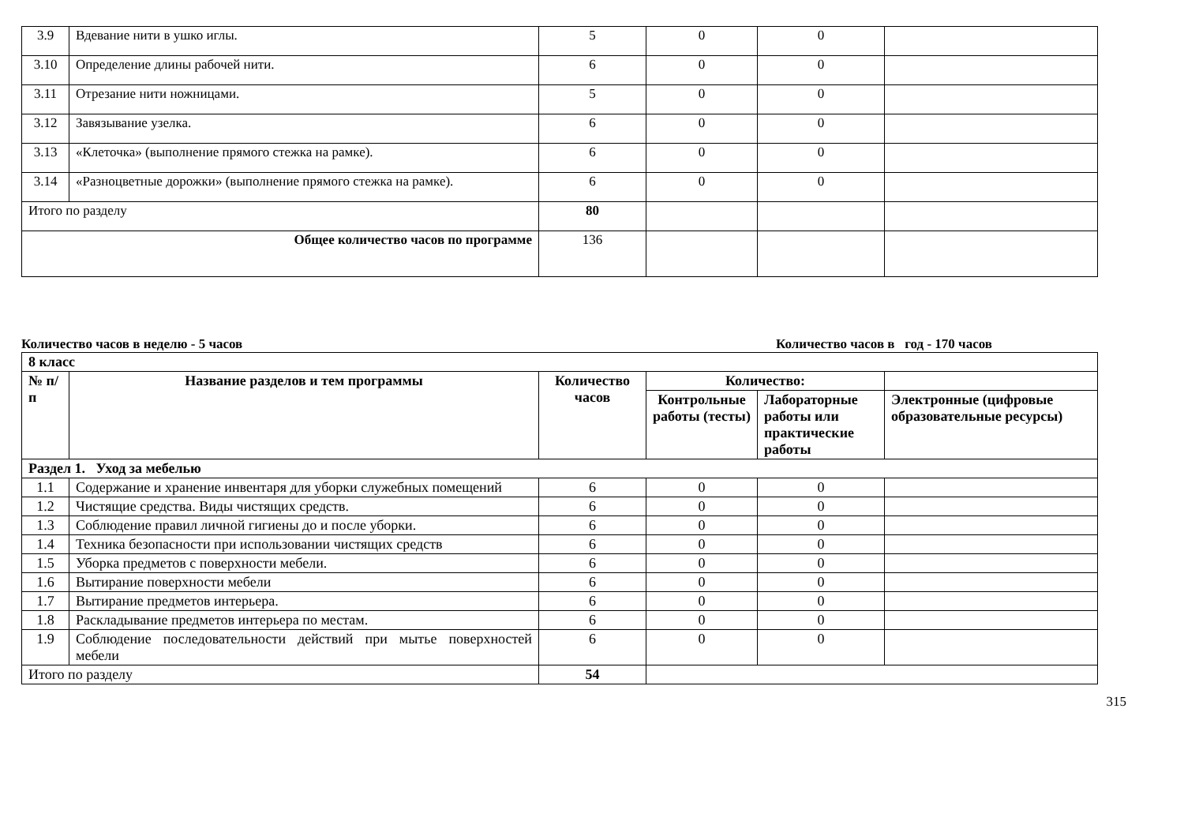| 3.9 | Вдевание нити в ушко иглы. | 5 | 0 | 0 | |
| 3.10 | Определение длины рабочей нити. | 6 | 0 | 0 | |
| 3.11 | Отрезание нити ножницами. | 5 | 0 | 0 | |
| 3.12 | Завязывание узелка. | 6 | 0 | 0 | |
| 3.13 | «Клеточка» (выполнение прямого стежка на рамке). | 6 | 0 | 0 | |
| 3.14 | «Разноцветные дорожки» (выполнение прямого стежка на рамке). | 6 | 0 | 0 | |
| Итого по разделу | | 80 | | | |
| Общее количество часов по программе | | 136 | | | |
Количество часов в неделю - 5 часов Количество часов в год - 170 часов
| 8 класс | | | | | |
| --- | --- | --- | --- | --- | --- |
| № п/п | Название разделов и тем программы | Количество часов | Количество: | | |
| | | | Контрольные работы (тесты) | Лабораторные работы или практические работы | Электронные (цифровые образовательные ресурсы) |
| Раздел 1. Уход за мебелью | | | | | |
| 1.1 | Содержание и хранение инвентаря для уборки служебных помещений | 6 | 0 | 0 | |
| 1.2 | Чистящие средства. Виды чистящих средств. | 6 | 0 | 0 | |
| 1.3 | Соблюдение правил личной гигиены до и после уборки. | 6 | 0 | 0 | |
| 1.4 | Техника безопасности при использовании чистящих средств | 6 | 0 | 0 | |
| 1.5 | Уборка предметов с поверхности мебели. | 6 | 0 | 0 | |
| 1.6 | Вытирание поверхности мебели | 6 | 0 | 0 | |
| 1.7 | Вытирание предметов интерьера. | 6 | 0 | 0 | |
| 1.8 | Раскладывание предметов интерьера по местам. | 6 | 0 | 0 | |
| 1.9 | Соблюдение последовательности действий при мытье поверхностей мебели | 6 | 0 | 0 | |
| Итого по разделу | | 54 | | | |
315